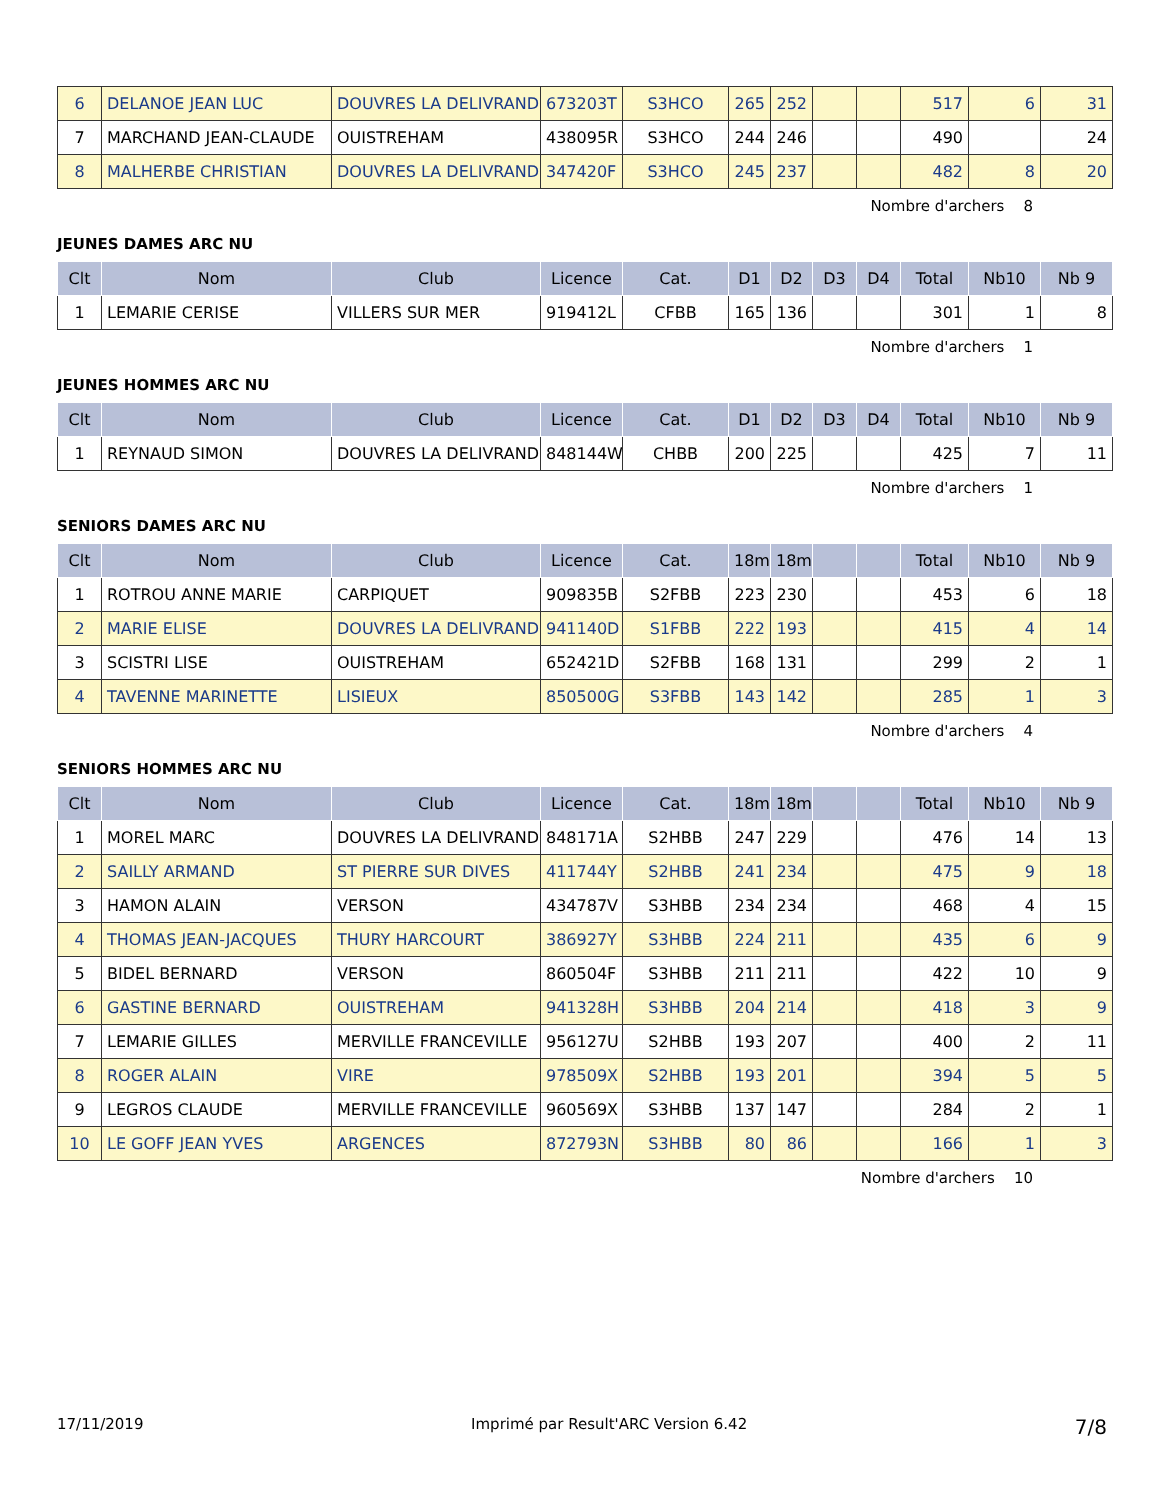| 6 | DELANOE JEAN LUC | DOUVRES LA DELIVRAND | 673203T | S3HCO | 265 | 252 | | | 517 | 6 | 31 |
| 7 | MARCHAND JEAN-CLAUDE | OUISTREHAM | 438095R | S3HCO | 244 | 246 | | | 490 | | 24 |
| 8 | MALHERBE CHRISTIAN | DOUVRES LA DELIVRAND | 347420F | S3HCO | 245 | 237 | | | 482 | 8 | 20 |
Nombre d'archers 8
JEUNES DAMES ARC NU
| Clt | Nom | Club | Licence | Cat. | D1 | D2 | D3 | D4 | Total | Nb10 | Nb 9 |
| --- | --- | --- | --- | --- | --- | --- | --- | --- | --- | --- | --- |
| 1 | LEMARIE CERISE | VILLERS SUR MER | 919412L | CFBB | 165 | 136 | | | 301 | 1 | 8 |
Nombre d'archers 1
JEUNES HOMMES ARC NU
| Clt | Nom | Club | Licence | Cat. | D1 | D2 | D3 | D4 | Total | Nb10 | Nb 9 |
| --- | --- | --- | --- | --- | --- | --- | --- | --- | --- | --- | --- |
| 1 | REYNAUD SIMON | DOUVRES LA DELIVRAND | 848144W | CHBB | 200 | 225 | | | 425 | 7 | 11 |
Nombre d'archers 1
SENIORS DAMES ARC NU
| Clt | Nom | Club | Licence | Cat. | 18m | 18m | | | Total | Nb10 | Nb 9 |
| --- | --- | --- | --- | --- | --- | --- | --- | --- | --- | --- | --- |
| 1 | ROTROU ANNE MARIE | CARPIQUET | 909835B | S2FBB | 223 | 230 | | | 453 | 6 | 18 |
| 2 | MARIE ELISE | DOUVRES LA DELIVRAND | 941140D | S1FBB | 222 | 193 | | | 415 | 4 | 14 |
| 3 | SCISTRI LISE | OUISTREHAM | 652421D | S2FBB | 168 | 131 | | | 299 | 2 | 1 |
| 4 | TAVENNE MARINETTE | LISIEUX | 850500G | S3FBB | 143 | 142 | | | 285 | 1 | 3 |
Nombre d'archers 4
SENIORS HOMMES ARC NU
| Clt | Nom | Club | Licence | Cat. | 18m | 18m | | | Total | Nb10 | Nb 9 |
| --- | --- | --- | --- | --- | --- | --- | --- | --- | --- | --- | --- |
| 1 | MOREL MARC | DOUVRES LA DELIVRAND | 848171A | S2HBB | 247 | 229 | | | 476 | 14 | 13 |
| 2 | SAILLY ARMAND | ST PIERRE SUR DIVES | 411744Y | S2HBB | 241 | 234 | | | 475 | 9 | 18 |
| 3 | HAMON ALAIN | VERSON | 434787V | S3HBB | 234 | 234 | | | 468 | 4 | 15 |
| 4 | THOMAS JEAN-JACQUES | THURY HARCOURT | 386927Y | S3HBB | 224 | 211 | | | 435 | 6 | 9 |
| 5 | BIDEL BERNARD | VERSON | 860504F | S3HBB | 211 | 211 | | | 422 | 10 | 9 |
| 6 | GASTINE BERNARD | OUISTREHAM | 941328H | S3HBB | 204 | 214 | | | 418 | 3 | 9 |
| 7 | LEMARIE GILLES | MERVILLE FRANCEVILLE | 956127U | S2HBB | 193 | 207 | | | 400 | 2 | 11 |
| 8 | ROGER ALAIN | VIRE | 978509X | S2HBB | 193 | 201 | | | 394 | 5 | 5 |
| 9 | LEGROS CLAUDE | MERVILLE FRANCEVILLE | 960569X | S3HBB | 137 | 147 | | | 284 | 2 | 1 |
| 10 | LE GOFF JEAN YVES | ARGENCES | 872793N | S3HBB | 80 | 86 | | | 166 | 1 | 3 |
Nombre d'archers 10
17/11/2019 Imprimé par Result'ARC Version 6.42 7/8